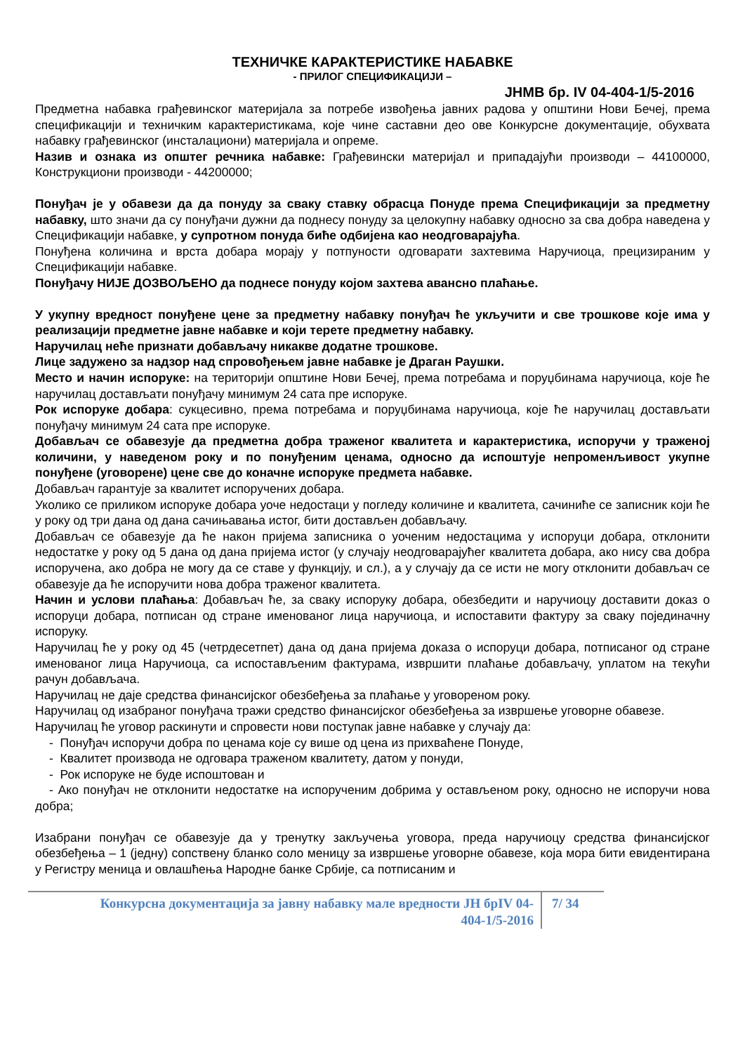ТЕХНИЧКЕ КАРАКТЕРИСТИКЕ НАБАВКЕ
- ПРИЛОГ СПЕЦИФИКАЦИЈИ –
ЈНМВ бр. IV 04-404-1/5-2016
Предметна набавка грађевинског материјала за потребе извођења јавних радова у општини Нови Бечеј, према спецификацији и техничким карактеристикама, које чине саставни део ове Конкурсне документације, обухвата набавку грађевинског (инсталациони) материјала и опреме.
Назив и ознака из општег речника набавке: Грађевински материјал и припадајући производи – 44100000, Конструкциони производи - 44200000;
Понуђач је у обавези да да понуду за сваку ставку обрасца Понуде према Спецификацији за предметну набавку, што значи да су понуђачи дужни да поднесу понуду за целокупну набавку односно за сва добра наведена у Спецификацији набавке, у супротном понуда биће одбијена као неодговарајућа.
Понуђена количина и врста добара морају у потпуности одговарати захтевима Наручиоца, прецизираним у Спецификацији набавке.
Понуђачу НИЈЕ ДОЗВОЉЕНО да поднесе понуду којом захтева авансно плаћање.
У укупну вредност понуђене цене за предметну набавку понуђач ће укључити и све трошкове које има у реализацији предметне јавне набавке и који терете предметну набавку.
Наручилац неће признати добављачу никакве додатне трошкове.
Лице задужено за надзор над спровођењем јавне набавке је Драган Раушки.
Место и начин испоруке: на територији општине Нови Бечеј, према потребама и поруџбинама наручиоца, које ће наручилац достављати понуђачу минимум 24 сата пре испоруке.
Рок испоруке добара: сукцесивно, према потребама и поруџбинама наручиоца, које ће наручилац достављати понуђачу минимум 24 сата пре испоруке.
Добављач се обавезује да предметна добра траженог квалитета и карактеристика, испоручи у траженој количини, у наведеном року и по понуђеним ценама, односно да испоштује непроменљивост укупне понуђене (уговорене) цене све до коначне испоруке предмета набавке.
Добављач гарантује за квалитет испоручених добара.
Уколико се приликом испоруке добара уоче недостаци у погледу количине и квалитета, сачиниће се записник који ће у року од три дана од дана сачињавања истог, бити достављен добављачу.
Добављач се обавезује да ће након пријема записника о уоченим недостацима у испоруци добара, отклонити недостатке у року од 5 дана од дана пријема истог (у случају неодговарајућег квалитета добара, ако нису сва добра испоручена, ако добра не могу да се ставе у функцију, и сл.), а у случају да се исти не могу отклонити добављач се обавезује да ће испоручити нова добра траженог квалитета.
Начин и услови плаћања: Добављач ће, за сваку испоруку добара, обезбедити и наручиоцу доставити доказ о испоруци добара, потписан од стране именованог лица наручиоца, и испоставити фактуру за сваку појединачну испоруку.
Наручилац ће у року од 45 (четрдесетпет) дана од дана пријема доказа о испоруци добара, потписаног од стране именованог лица Наручиоца, са испостављеним фактурама, извршити плаћање добављачу, уплатом на текући рачун добављача.
Наручилац не даје средства финансијског обезбеђења за плаћање у уговореном року.
Наручилац од изабраног понуђача тражи средство финансијског обезбеђења за извршење уговорне обавезе.
Наручилац ће уговор раскинути и спровести нови поступак јавне набавке у случају да:
- Понуђач испоручи добра по ценама које су више од цена из прихваћене Понуде,
- Квалитет производа не одговара траженом квалитету, датом у понуди,
- Рок испоруке не буде испоштован и
- Ако понуђач не отклонити недостатке на испорученим добрима у остављеном року, односно не испоручи нова добра;
Изабрани понуђач се обавезује да у тренутку закључења уговора, преда наручиоцу средства финансијског обезбеђења – 1 (једну) сопствену бланко соло меницу за извршење уговорне обавезе, која мора бити евидентирана у Регистру меница и овлашћења Народне банке Србије, са потписаним и
Конкурсна документација за јавну набавку мале вредности ЈН брIV 04-
404-1/5-2016
7/ 34